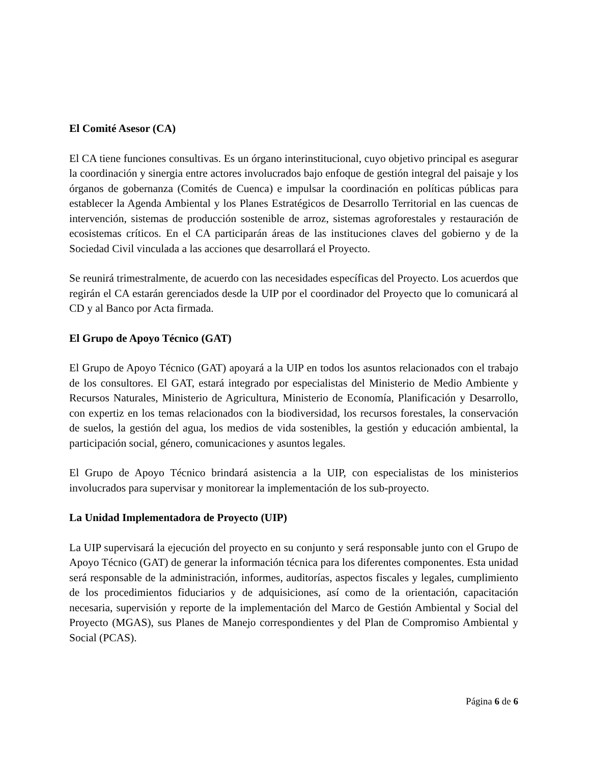El Comité Asesor (CA)
El CA tiene funciones consultivas. Es un órgano interinstitucional, cuyo objetivo principal es asegurar la coordinación y sinergia entre actores involucrados bajo enfoque de gestión integral del paisaje y los órganos de gobernanza (Comités de Cuenca) e impulsar la coordinación en políticas públicas para establecer la Agenda Ambiental y los Planes Estratégicos de Desarrollo Territorial en las cuencas de intervención, sistemas de producción sostenible de arroz, sistemas agroforestales y restauración de ecosistemas críticos. En el CA participarán áreas de las instituciones claves del gobierno y de la Sociedad Civil vinculada a las acciones que desarrollará el Proyecto.
Se reunirá trimestralmente, de acuerdo con las necesidades específicas del Proyecto. Los acuerdos que regirán el CA estarán gerenciados desde la UIP por el coordinador del Proyecto que lo comunicará al CD y al Banco por Acta firmada.
El Grupo de Apoyo Técnico (GAT)
El Grupo de Apoyo Técnico (GAT) apoyará a la UIP en todos los asuntos relacionados con el trabajo de los consultores. El GAT, estará integrado por especialistas del Ministerio de Medio Ambiente y Recursos Naturales, Ministerio de Agricultura, Ministerio de Economía, Planificación y Desarrollo, con expertiz en los temas relacionados con la biodiversidad, los recursos forestales, la conservación de suelos, la gestión del agua, los medios de vida sostenibles, la gestión y educación ambiental, la participación social, género, comunicaciones y asuntos legales.
El Grupo de Apoyo Técnico brindará asistencia a la UIP, con especialistas de los ministerios involucrados para supervisar y monitorear la implementación de los sub-proyecto.
La Unidad Implementadora de Proyecto (UIP)
La UIP supervisará la ejecución del proyecto en su conjunto y será responsable junto con el Grupo de Apoyo Técnico (GAT) de generar la información técnica para los diferentes componentes. Esta unidad será responsable de la administración, informes, auditorías, aspectos fiscales y legales, cumplimiento de los procedimientos fiduciarios y de adquisiciones, así como de la orientación, capacitación necesaria, supervisión y reporte de la implementación del Marco de Gestión Ambiental y Social del Proyecto (MGAS), sus Planes de Manejo correspondientes y del Plan de Compromiso Ambiental y Social (PCAS).
Página 6 de 6